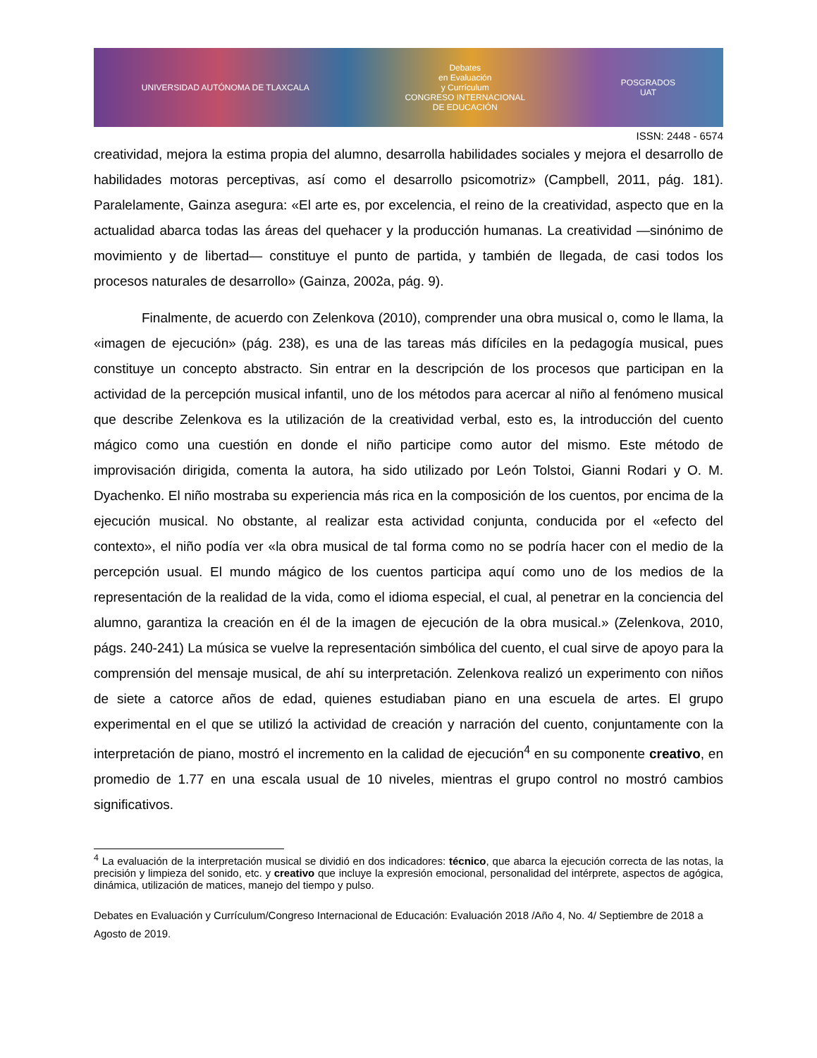UNIVERSIDAD AUTÓNOMA DE TLAXCALA
Debates
en Evaluación
y Currículum
CONGRESO INTERNACIONAL
DE EDUCACIÓN
POSGRADOS
UAT
ISSN: 2448 - 6574
creatividad, mejora la estima propia del alumno, desarrolla habilidades sociales y mejora el desarrollo de habilidades motoras perceptivas, así como el desarrollo psicomotriz» (Campbell, 2011, pág. 181). Paralelamente, Gainza asegura: «El arte es, por excelencia, el reino de la creatividad, aspecto que en la actualidad abarca todas las áreas del quehacer y la producción humanas. La creatividad —sinónimo de movimiento y de libertad— constituye el punto de partida, y también de llegada, de casi todos los procesos naturales de desarrollo» (Gainza, 2002a, pág. 9).
Finalmente, de acuerdo con Zelenkova (2010), comprender una obra musical o, como le llama, la «imagen de ejecución» (pág. 238), es una de las tareas más difíciles en la pedagogía musical, pues constituye un concepto abstracto. Sin entrar en la descripción de los procesos que participan en la actividad de la percepción musical infantil, uno de los métodos para acercar al niño al fenómeno musical que describe Zelenkova es la utilización de la creatividad verbal, esto es, la introducción del cuento mágico como una cuestión en donde el niño participe como autor del mismo. Este método de improvisación dirigida, comenta la autora, ha sido utilizado por León Tolstoi, Gianni Rodari y O. M. Dyachenko. El niño mostraba su experiencia más rica en la composición de los cuentos, por encima de la ejecución musical. No obstante, al realizar esta actividad conjunta, conducida por el «efecto del contexto», el niño podía ver «la obra musical de tal forma como no se podría hacer con el medio de la percepción usual. El mundo mágico de los cuentos participa aquí como uno de los medios de la representación de la realidad de la vida, como el idioma especial, el cual, al penetrar en la conciencia del alumno, garantiza la creación en él de la imagen de ejecución de la obra musical.» (Zelenkova, 2010, págs. 240-241) La música se vuelve la representación simbólica del cuento, el cual sirve de apoyo para la comprensión del mensaje musical, de ahí su interpretación. Zelenkova realizó un experimento con niños de siete a catorce años de edad, quienes estudiaban piano en una escuela de artes. El grupo experimental en el que se utilizó la actividad de creación y narración del cuento, conjuntamente con la interpretación de piano, mostró el incremento en la calidad de ejecución<sup>4</sup> en su componente creativo, en promedio de 1.77 en una escala usual de 10 niveles, mientras el grupo control no mostró cambios significativos.
<sup>4</sup> La evaluación de la interpretación musical se dividió en dos indicadores: técnico, que abarca la ejecución correcta de las notas, la precisión y limpieza del sonido, etc. y creativo que incluye la expresión emocional, personalidad del intérprete, aspectos de agógica, dinámica, utilización de matices, manejo del tiempo y pulso.
Debates en Evaluación y Currículum/Congreso Internacional de Educación: Evaluación 2018 /Año 4, No. 4/ Septiembre de 2018 a Agosto de 2019.